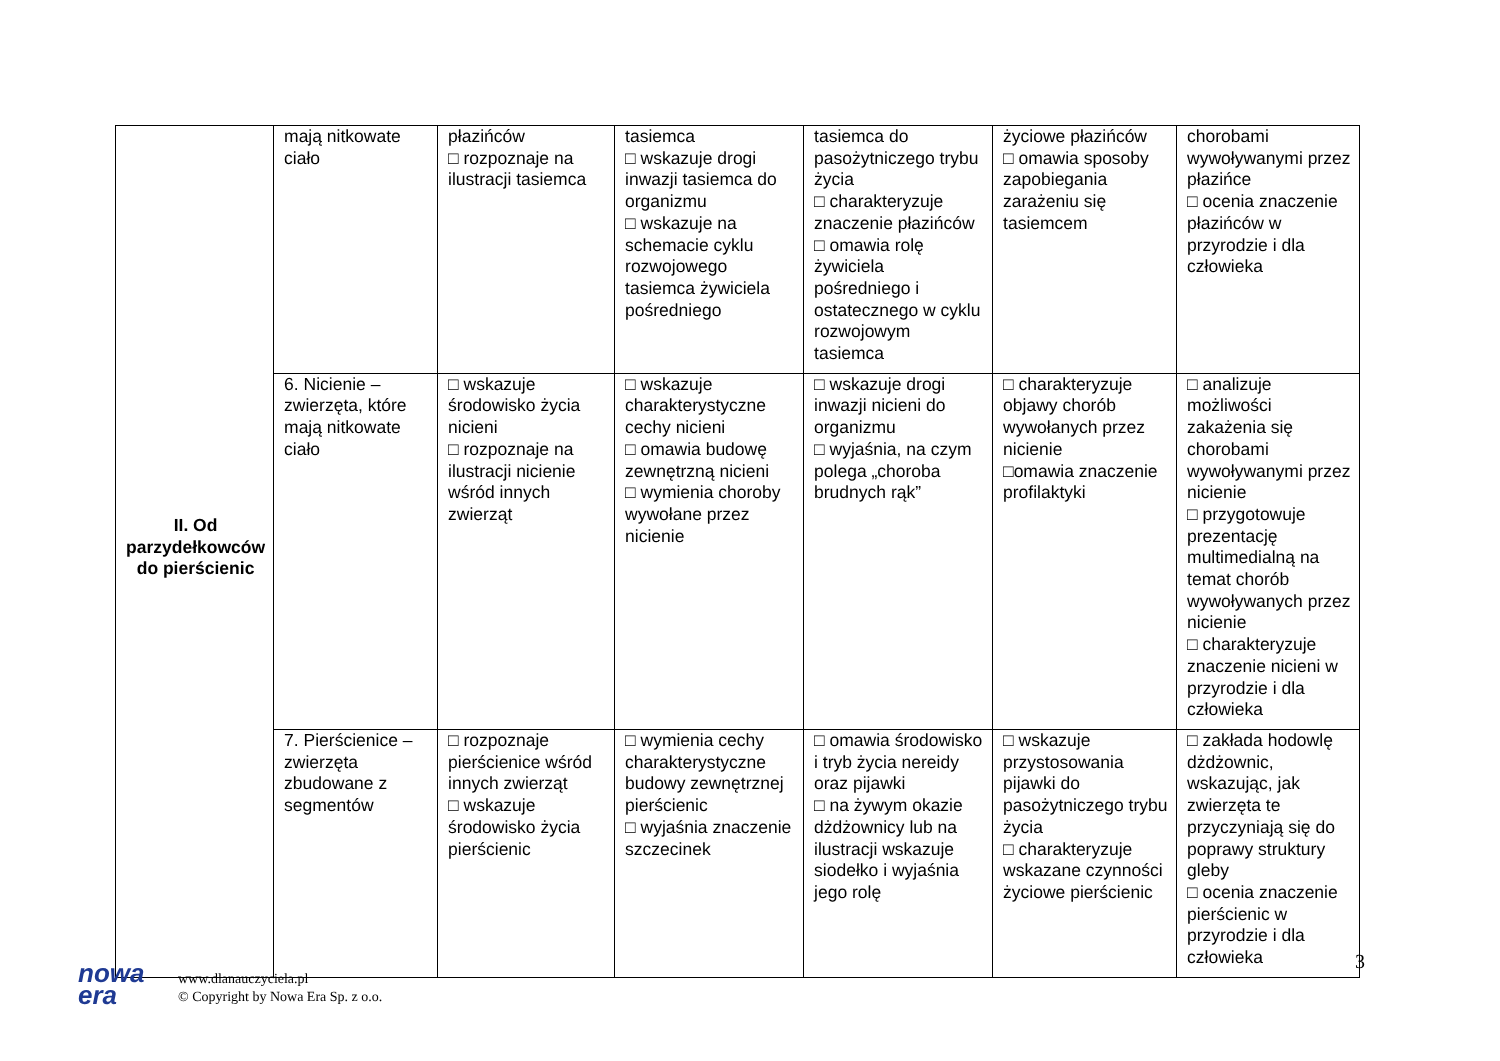| II. Od parzydełkowców do pierścienic | mają nitkowate ciało | płazińców □ rozpoznaje na ilustracji tasiemca | tasiemca □ wskazuje drogi inwazji tasiemca do organizmu □ wskazuje na schemacie cyklu rozwojowego tasiemca żywiciela pośredniego | tasiemca do pasożytniczego trybu życia □ charakteryzuje znaczenie płazińców □ omawia rolę żywiciela pośredniego i ostatecznego w cyklu rozwojowym tasiemca | życiowe płazińców □ omawia sposoby zapobiegania zarażeniu się tasiemcem | chorobami wywoływanymi przez płazińce □ ocenia znaczenie płazińców w przyrodzie i dla człowieka |
| | 6. Nicienie – zwierzęta, które mają nitkowate ciało | □ wskazuje środowisko życia nicieni □ rozpoznaje na ilustracji nicienie wśród innych zwierząt | □ wskazuje charakterystyczne cechy nicieni □ omawia budowę zewnętrzną nicieni □ wymienia choroby wywołane przez nicienie | □ wskazuje drogi inwazji nicieni do organizmu □ wyjaśnia, na czym polega „choroba brudnych rąk” | □ charakteryzuje objawy chorób wywołanych przez nicienie □omawia znaczenie profilaktyki | □ analizuje możliwości zakażenia się chorobami wywoływanymi przez nicienie □ przygotowuje prezentację multimedialną na temat chorób wywoływanych przez nicienie □ charakteryzuje znaczenie nicieni w przyrodzie i dla człowieka |
| | 7. Pierścienice – zwierzęta zbudowane z segmentów | □ rozpoznaje pierścienice wśród innych zwierząt □ wskazuje środowisko życia pierścienic | □ wymienia cechy charakterystyczne budowy zewnętrznej pierścienic □ wyjaśnia znaczenie szczecinek | □ omawia środowisko i tryb życia nereidy oraz pijawki □ na żywym okazie dżdżownicy lub na ilustracji wskazuje siodełko i wyjaśnia jego rolę | □ wskazuje przystosowania pijawki do pasożytniczego trybu życia □ charakteryzuje wskazane czynności życiowe pierścienic | □ zakłada hodowlę dżdżownic, wskazując, jak zwierzęta te przyczyniają się do poprawy struktury gleby □ ocenia znaczenie pierścienic w przyrodzie i dla człowieka |
3
nowa
era
www.dlanauczyciela.pl
© Copyright by Nowa Era Sp. z o.o.